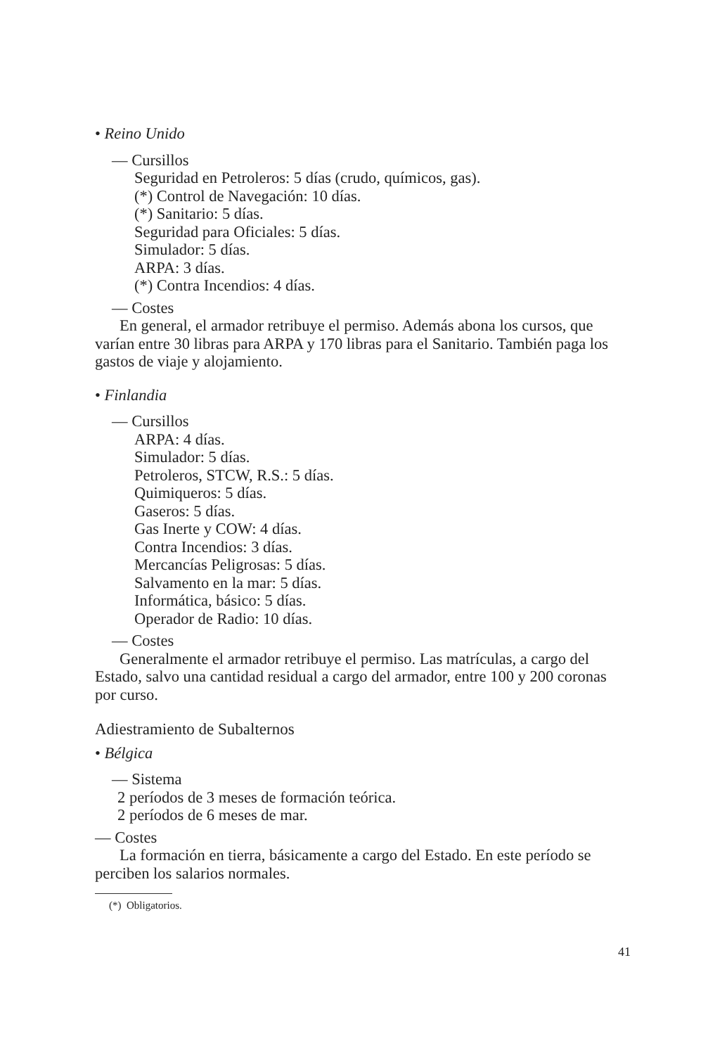• Reino Unido
— Cursillos
Seguridad en Petroleros: 5 días (crudo, químicos, gas).
(*) Control de Navegación: 10 días.
(*) Sanitario: 5 días.
Seguridad para Oficiales: 5 días.
Simulador: 5 días.
ARPA: 3 días.
(*) Contra Incendios: 4 días.
— Costes
En general, el armador retribuye el permiso. Además abona los cursos, que varían entre 30 libras para ARPA y 170 libras para el Sanitario. También paga los gastos de viaje y alojamiento.
• Finlandia
— Cursillos
ARPA: 4 días.
Simulador: 5 días.
Petroleros, STCW, R.S.: 5 días.
Quimiqueros: 5 días.
Gaseros: 5 días.
Gas Inerte y COW: 4 días.
Contra Incendios: 3 días.
Mercancías Peligrosas: 5 días.
Salvamento en la mar: 5 días.
Informática, básico: 5 días.
Operador de Radio: 10 días.
— Costes
Generalmente el armador retribuye el permiso. Las matrículas, a cargo del Estado, salvo una cantidad residual a cargo del armador, entre 100 y 200 coronas por curso.
Adiestramiento de Subalternos
• Bélgica
— Sistema
2 períodos de 3 meses de formación teórica.
2 períodos de 6 meses de mar.
— Costes
La formación en tierra, básicamente a cargo del Estado. En este período se perciben los salarios normales.
(*) Obligatorios.
41